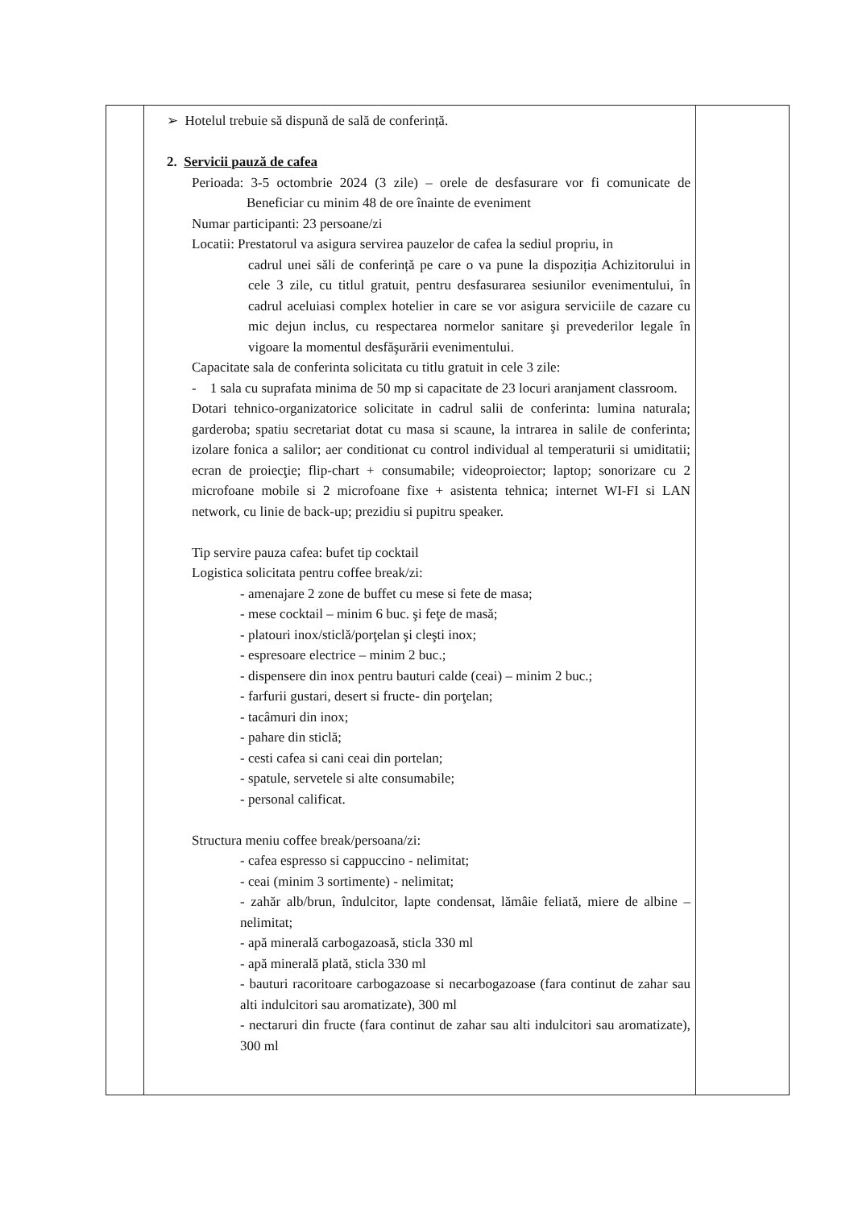| | ➢ Hotelul trebuie să dispună de sală de conferință. 2. Servicii pauză de cafea Perioada: 3-5 octombrie 2024 (3 zile) – orele de desfasurare vor fi comunicate de Beneficiar cu minim 48 de ore înainte de eveniment Numar participanti: 23 persoane/zi Locatii: Prestatorul va asigura servirea pauzelor de cafea la sediul propriu, in cadrul unei săli de conferință pe care o va pune la dispoziția Achizitorului in cele 3 zile, cu titlul gratuit, pentru desfasurarea sesiunilor evenimentului, în cadrul aceluiasi complex hotelier in care se vor asigura serviciile de cazare cu mic dejun inclus, cu respectarea normelor sanitare şi prevederilor legale în vigoare la momentul desfăşurării evenimentului. Capacitate sala de conferinta solicitata cu titlu gratuit in cele 3 zile: - 1 sala cu suprafata minima de 50 mp si capacitate de 23 locuri aranjament classroom. Dotari tehnico-organizatorice solicitate in cadrul salii de conferinta: lumina naturala; garderoba; spatiu secretariat dotat cu masa si scaune, la intrarea in salile de conferinta; izolare fonica a salilor; aer conditionat cu control individual al temperaturii si umiditatii; ecran de proiecţie; flip-chart + consumabile; videoproiector; laptop; sonorizare cu 2 microfoane mobile si 2 microfoane fixe + asistenta tehnica; internet WI-FI si LAN network, cu linie de back-up; prezidiu si pupitru speaker. Tip servire pauza cafea: bufet tip cocktail Logistica solicitata pentru coffee break/zi: - amenajare 2 zone de buffet cu mese si fete de masa; - mese cocktail – minim 6 buc. şi feţe de masă; - platouri inox/sticlă/porţelan şi cleşti inox; - espresoare electrice – minim 2 buc.; - dispensere din inox pentru bauturi calde (ceai) – minim 2 buc.; - farfurii gustari, desert si fructe- din porţelan; - tacâmuri din inox; - pahare din sticlă; - cesti cafea si cani ceai din portelan; - spatule, servetele si alte consumabile; - personal calificat. Structura meniu coffee break/persoana/zi: - cafea espresso si cappuccino - nelimitat; - ceai (minim 3 sortimente) - nelimitat; - zahăr alb/brun, îndulcitor, lapte condensat, lămâie feliată, miere de albine – nelimitat; - apă minerală carbogazoasă, sticla 330 ml - apă minerală plată, sticla 330 ml - bauturi racoritoare carbogazoase si necarbogazoase (fara continut de zahar sau alti indulcitori sau aromatizate), 300 ml - nectaruri din fructe (fara continut de zahar sau alti indulcitori sau aromatizate), 300 ml | |